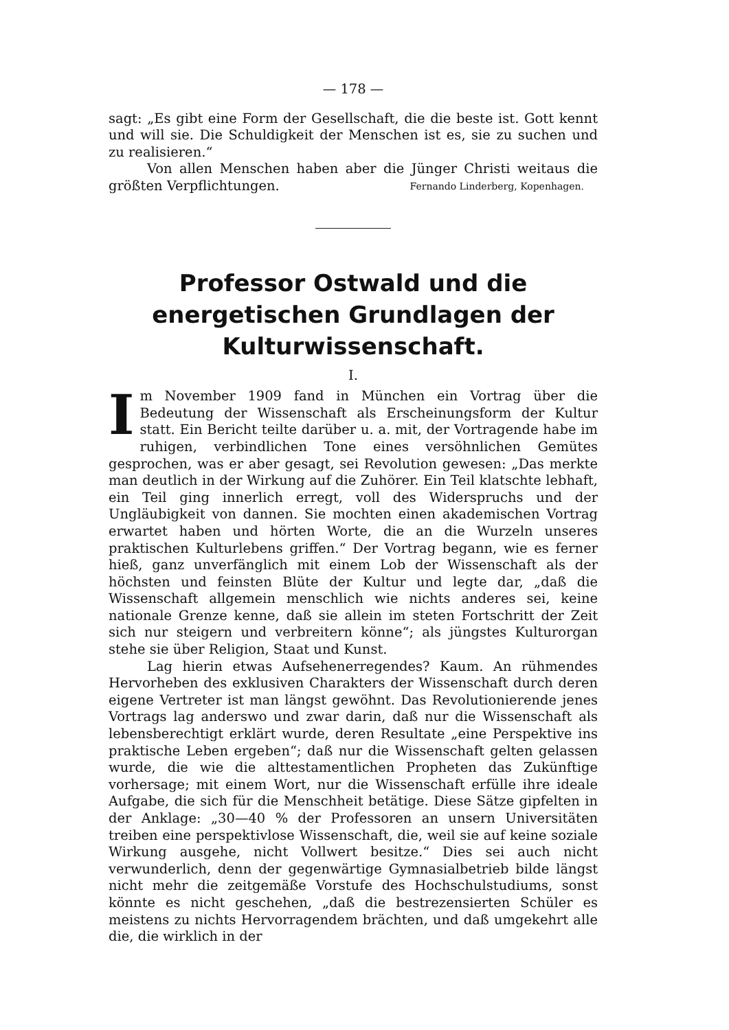— 178 —
sagt: „Es gibt eine Form der Gesellschaft, die die beste ist. Gott kennt und will sie. Die Schuldigkeit der Menschen ist es, sie zu suchen und zu realisieren.“
Von allen Menschen haben aber die Jünger Christi weitaus die größten Verpflichtungen. Fernando Linderberg, Kopenhagen.
Professor Ostwald und die energetischen Grundlagen der Kulturwissenschaft.
I.
Im November 1909 fand in München ein Vortrag über die Bedeutung der Wissenschaft als Erscheinungsform der Kultur statt. Ein Bericht teilte darüber u. a. mit, der Vortragende habe im ruhigen, verbindlichen Tone eines versöhnlichen Gemütes gesprochen, was er aber gesagt, sei Revolution gewesen: „Das merkte man deutlich in der Wirkung auf die Zuhörer. Ein Teil klatschte lebhaft, ein Teil ging innerlich erregt, voll des Widerspruchs und der Ungläubigkeit von dannen. Sie mochten einen akademischen Vortrag erwartet haben und hörten Worte, die an die Wurzeln unseres praktischen Kulturlebens griffen.“ Der Vortrag begann, wie es ferner hieß, ganz unverfänglich mit einem Lob der Wissenschaft als der höchsten und feinsten Blüte der Kultur und legte dar, „daß die Wissenschaft allgemein menschlich wie nichts anderes sei, keine nationale Grenze kenne, daß sie allein im steten Fortschritt der Zeit sich nur steigern und verbreitern könne“; als jüngstes Kulturorgan stehe sie über Religion, Staat und Kunst.
Lag hierin etwas Aufsehenerregendes? Kaum. An rühmendes Hervorheben des exklusiven Charakters der Wissenschaft durch deren eigene Vertreter ist man längst gewöhnt. Das Revolutionierende jenes Vortrags lag anderswo und zwar darin, daß nur die Wissenschaft als lebensberechtigt erklärt wurde, deren Resultate „eine Perspektive ins praktische Leben ergeben“; daß nur die Wissenschaft gelten gelassen wurde, die wie die alttestamentlichen Propheten das Zukünftige vorhersage; mit einem Wort, nur die Wissenschaft erfülle ihre ideale Aufgabe, die sich für die Menschheit betätige. Diese Sätze gipfelten in der Anklage: „30—40 % der Professoren an unsern Universitäten treiben eine perspektivlose Wissenschaft, die, weil sie auf keine soziale Wirkung ausgehe, nicht Vollwert besitze.“ Dies sei auch nicht verwunderlich, denn der gegenwärtige Gymnasialbetrieb bilde längst nicht mehr die zeitgemäße Vorstufe des Hochschulstudiums, sonst könnte es nicht geschehen, „daß die bestrezensierten Schüler es meistens zu nichts Hervorragendem brächten, und daß umgekehrt alle die, die wirklich in der